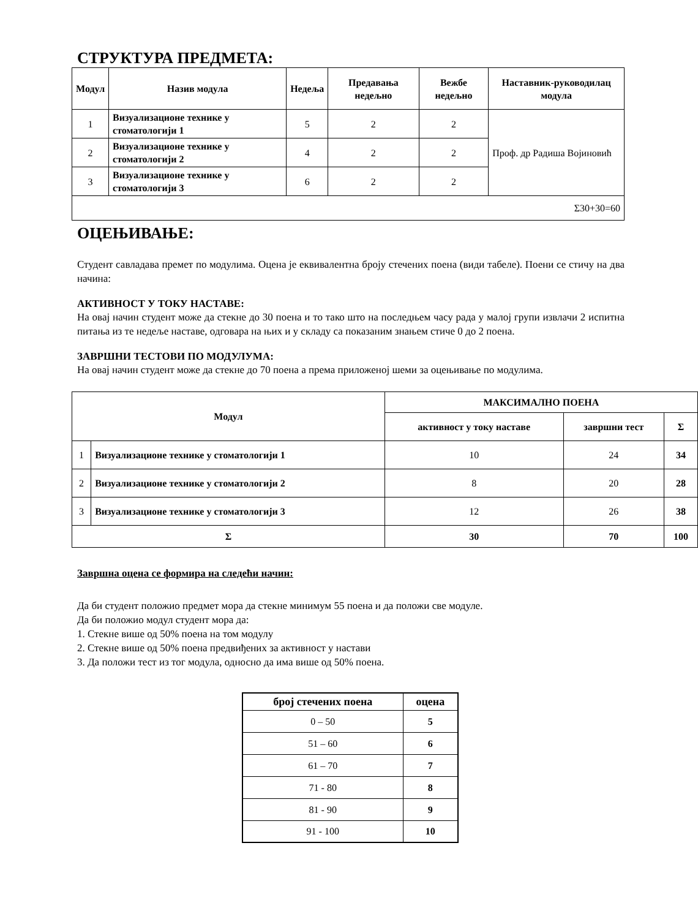СТРУКТУРА ПРЕДМЕТА:
| Модул | Назив модула | Недеља | Предавања недељно | Вежбе недељно | Наставник-руководилац модула |
| --- | --- | --- | --- | --- | --- |
| 1 | Визуализационе технике у стоматологији 1 | 5 | 2 | 2 | Проф. др Радиша Војиновић |
| 2 | Визуализационе технике у стоматологији 2 | 4 | 2 | 2 | |
| 3 | Визуализационе технике у стоматологији 3 | 6 | 2 | 2 | |
| Σ30+30=60 | | | | | |
ОЦЕЊИВАЊЕ:
Студент савладава премет по модулима. Оцена је еквивалентна броју стечених поена (види табеле). Поени се стичу на два начина:
АКТИВНОСТ У ТОКУ НАСТАВЕ:
На овај начин студент може да стекне до 30 поена и то тако што на последњем часу рада у малој групи извлачи 2 испитна питања из те недеље наставе, одговара на њих и у складу са показаним знањем стиче 0 до 2 поена.
ЗАВРШНИ ТЕСТОВИ ПО МОДУЛУМА:
На овај начин студент може да стекне до 70 поена а према приложеној шеми за оцењивање по модулима.
| Модул | | МАКСИМАЛНО ПОЕНА | | |
| --- | --- | --- | --- | --- |
| | | активност у току наставе | завршни тест | Σ |
| 1 | Визуализационе технике у стоматологији 1 | 10 | 24 | 34 |
| 2 | Визуализационе технике у стоматологији 2 | 8 | 20 | 28 |
| 3 | Визуализационе технике у стоматологији 3 | 12 | 26 | 38 |
| Σ | | 30 | 70 | 100 |
Завршна оцена се формира на следећи начин:
Да би студент положио предмет мора да стекне минимум 55 поена и да положи све модуле.
Да би положио модул студент мора да:
1. Стекне више од 50% поена на том модулу
2. Стекне више од 50% поена предвиђених за активност у настави
3. Да положи тест из тог модула, односно да има више од 50% поена.
| број стечених поена | оцена |
| --- | --- |
| 0 – 50 | 5 |
| 51 – 60 | 6 |
| 61 – 70 | 7 |
| 71 - 80 | 8 |
| 81 - 90 | 9 |
| 91 - 100 | 10 |